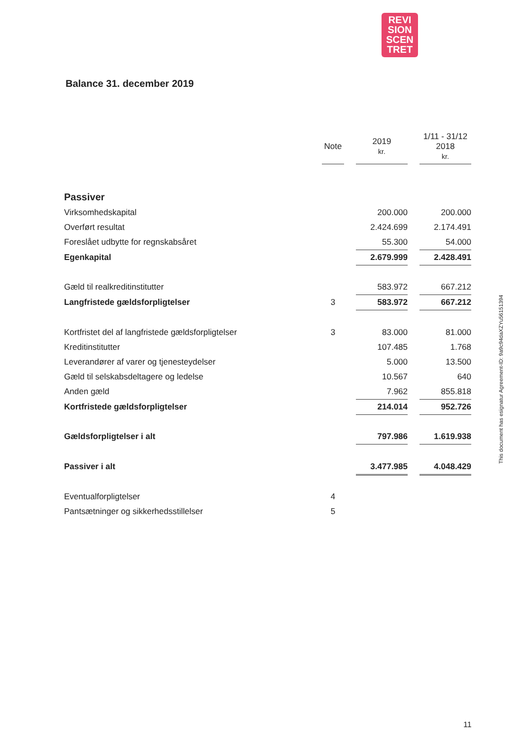REVI
SION
SCEN
TRET
Balance 31. december 2019
| | Note | | 2019 kr. | | 1/11 - 31/12 2018 kr. |
| Passiver | | | | | |
| Virksomhedskapital | | | 200.000 | | 200.000 |
| Overført resultat | | | 2.424.699 | | 2.174.491 |
| Foreslået udbytte for regnskabsåret | | | 55.300 | | 54.000 |
| Egenkapital | | | 2.679.999 | | 2.428.491 |
| Gæld til realkreditinstitutter | | | 583.972 | | 667.212 |
| Langfristede gældsforpligtelser | 3 | | 583.972 | | 667.212 |
| Kortfristet del af langfristede gældsforpligtelser | 3 | | 83.000 | | 81.000 |
| Kreditinstitutter | | | 107.485 | | 1.768 |
| Leverandører af varer og tjenesteydelser | | | 5.000 | | 13.500 |
| Gæld til selskabsdeltagere og ledelse | | | 10.567 | | 640 |
| Anden gæld | | | 7.962 | | 855.818 |
| Kortfristede gældsforpligtelser | | | 214.014 | | 952.726 |
| Gældsforpligtelser i alt | | | 797.986 | | 1.619.938 |
| Passiver i alt | | | 3.477.985 | | 4.048.429 |
| Eventualforpligtelser | 4 | | | | |
| Pantsætninger og sikkerhedsstillelser | 5 | | | | |
This document has esignatur Agreement-ID: 9a9c94daXZYu56151394
11